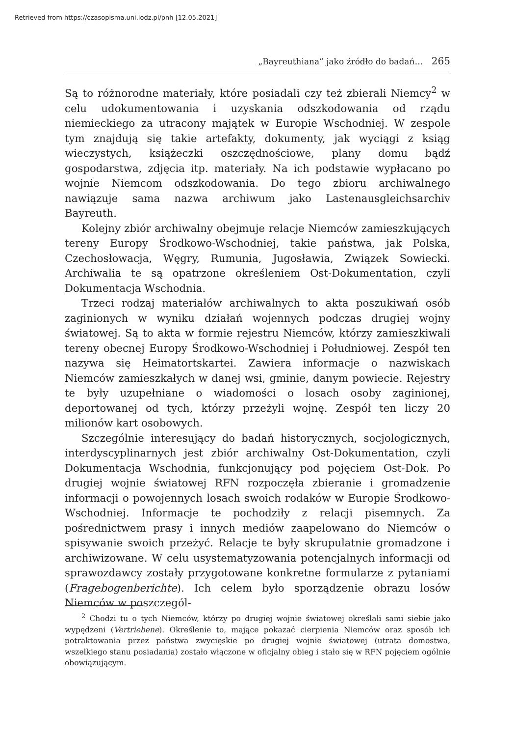Retrieved from https://czasopisma.uni.lodz.pl/pnh [12.05.2021]
„Bayreuthiana” jako źródło do badań… 265
Są to różnorodne materiały, które posiadali czy też zbierali Niemcy<sup>2</sup> w celu udokumentowania i uzyskania odszkodowania od rządu niemieckiego za utracony majątek w Europie Wschodniej. W zespole tym znajdują się takie artefakty, dokumenty, jak wyciągi z ksiąg wieczystych, książeczki oszczędnościowe, plany domu bądź gospodarstwa, zdjęcia itp. materiały. Na ich podstawie wypłacano po wojnie Niemcom odszkodowania. Do tego zbioru archiwalnego nawiązuje sama nazwa archiwum jako Lastenausgleichsarchiv Bayreuth.
Kolejny zbiór archiwalny obejmuje relacje Niemców zamieszkujących tereny Europy Środkowo-Wschodniej, takie państwa, jak Polska, Czechosłowacja, Węgry, Rumunia, Jugosławia, Związek Sowiecki. Archiwalia te są opatrzone określeniem Ost-Dokumentation, czyli Dokumentacja Wschodnia.
Trzeci rodzaj materiałów archiwalnych to akta poszukiwań osób zaginionych w wyniku działań wojennych podczas drugiej wojny światowej. Są to akta w formie rejestru Niemców, którzy zamieszkiwali tereny obecnej Europy Środkowo-Wschodniej i Południowej. Zespół ten nazywa się Heimatortskartei. Zawiera informacje o nazwiskach Niemców zamieszkałych w danej wsi, gminie, danym powiecie. Rejestry te były uzupełniane o wiadomości o losach osoby zaginionej, deportowanej od tych, którzy przeżyli wojnę. Zespół ten liczy 20 milionów kart osobowych.
Szczególnie interesujący do badań historycznych, socjologicznych, interdyscyplinarnych jest zbiór archiwalny Ost-Dokumentation, czyli Dokumentacja Wschodnia, funkcjonujący pod pojęciem Ost-Dok. Po drugiej wojnie światowej RFN rozpoczęła zbieranie i gromadzenie informacji o powojennych losach swoich rodaków w Europie Środkowo-Wschodniej. Informacje te pochodziły z relacji pisemnych. Za pośrednictwem prasy i innych mediów zaapelowano do Niemców o spisywanie swoich przeżyć. Relacje te były skrupulatnie gromadzone i archiwizowane. W celu usystematyzowania potencjalnych informacji od sprawozdawcy zostały przygotowane konkretne formularze z pytaniami (Fragebogenberichte). Ich celem było sporządzenie obrazu losów Niemców w poszczegól-
<sup>2</sup> Chodzi tu o tych Niemców, którzy po drugiej wojnie światowej określali sami siebie jako wypędzeni (Vertriebene). Określenie to, mające pokazać cierpienia Niemców oraz sposób ich potraktowania przez państwa zwycięskie po drugiej wojnie światowej (utrata domostwa, wszelkiego stanu posiadania) zostało włączone w oficjalny obieg i stało się w RFN pojęciem ogólnie obowiązującym.